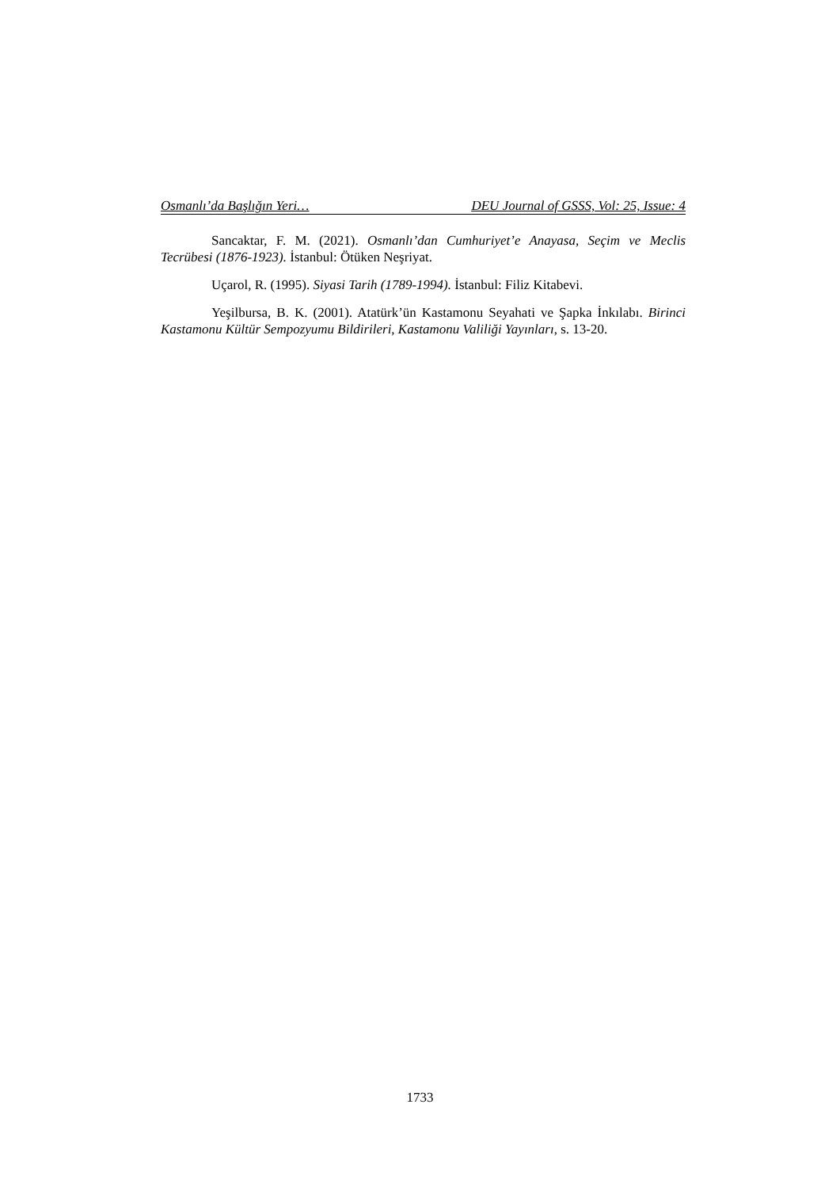Osmanlı’da Başlığın Yeri… DEU Journal of GSSS, Vol: 25, Issue: 4
Sancaktar, F. M. (2021). Osmanlı’dan Cumhuriyet’e Anayasa, Seçim ve Meclis Tecrübesi (1876-1923). İstanbul: Ötüken Neşriyat.
Uçarol, R. (1995). Siyasi Tarih (1789-1994). İstanbul: Filiz Kitabevi.
Yeşilbursa, B. K. (2001). Atatürk’ün Kastamonu Seyahati ve Şapka İnkılabı. Birinci Kastamonu Kültür Sempozyumu Bildirileri, Kastamonu Valiliği Yayınları, s. 13-20.
1733